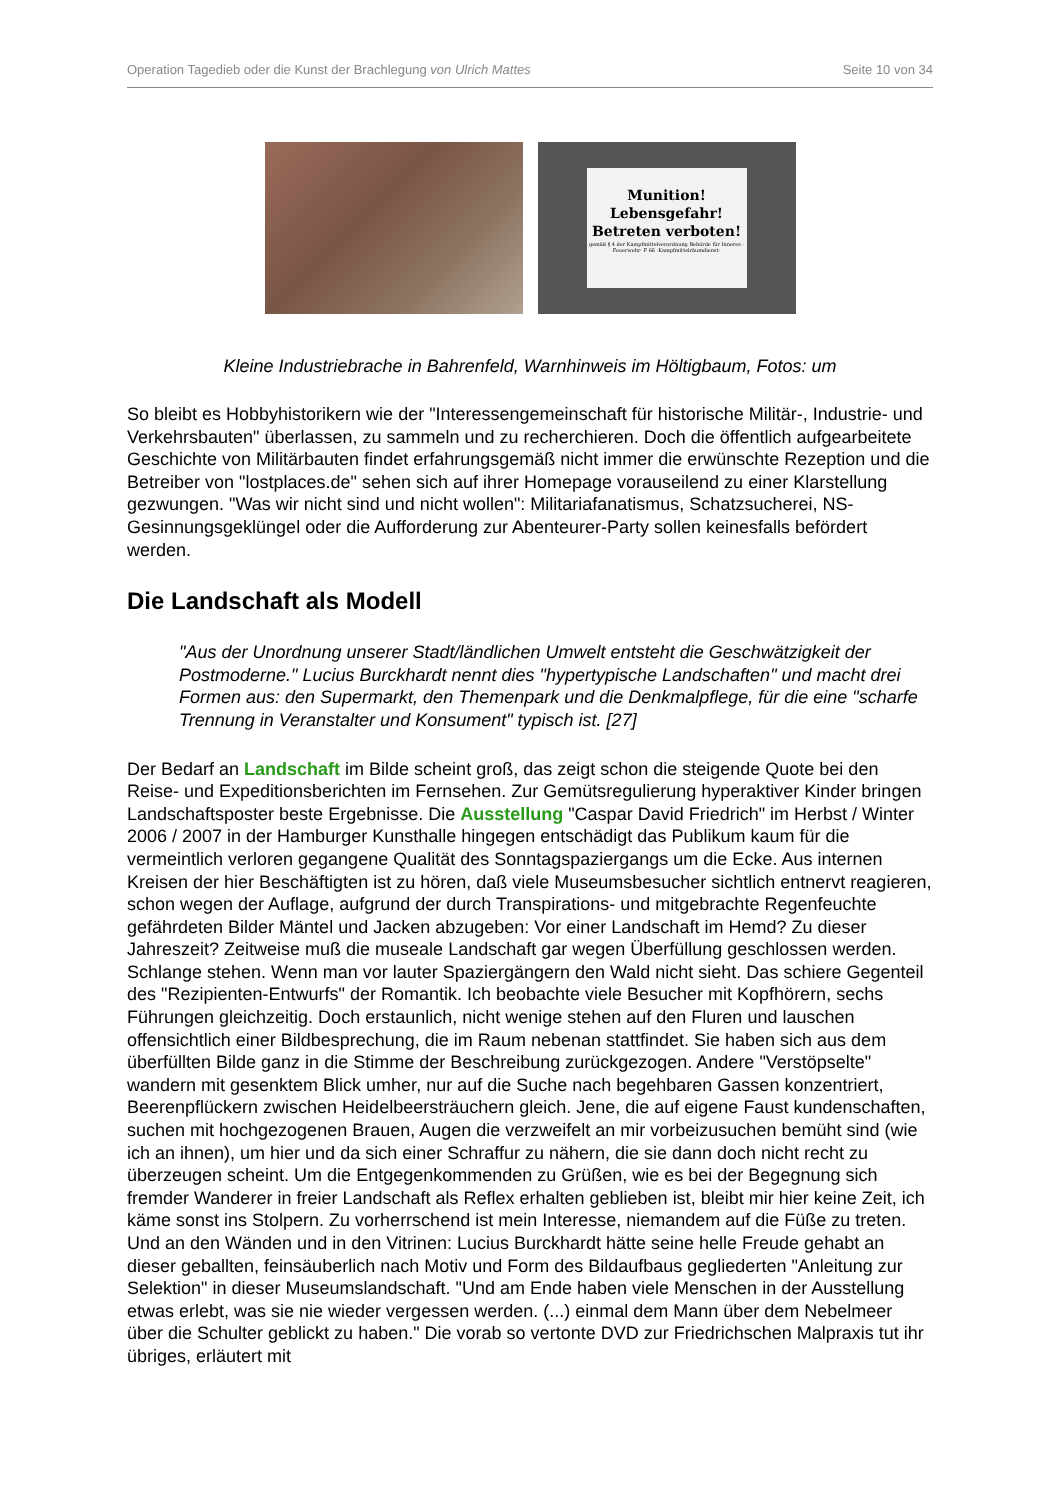Operation Tagedieb oder die Kunst der Brachlegung von Ulrich Mattes Seite 10 von 34
Munition!
Lebensgefahr!
Betreten verboten!
gemäß § 4 der Kampfmittelverordnung Behörde für Inneres -Feuerwehr- F 66 -Kampfmittelräumdienst-
Kleine Industriebrache in Bahrenfeld, Warnhinweis im Höltigbaum, Fotos: um
So bleibt es Hobbyhistorikern wie der "Interessengemeinschaft für historische Militär-, Industrie- und Verkehrsbauten" überlassen, zu sammeln und zu recherchieren. Doch die öffentlich aufgearbeitete Geschichte von Militärbauten findet erfahrungsgemäß nicht immer die erwünschte Rezeption und die Betreiber von "lostplaces.de" sehen sich auf ihrer Homepage vorauseilend zu einer Klarstellung gezwungen. "Was wir nicht sind und nicht wollen": Militariafanatismus, Schatzsucherei, NS-Gesinnungsgeklüngel oder die Aufforderung zur Abenteurer-Party sollen keinesfalls befördert werden.
Die Landschaft als Modell
"Aus der Unordnung unserer Stadt/ländlichen Umwelt entsteht die Geschwätzigkeit der Postmoderne." Lucius Burckhardt nennt dies "hypertypische Landschaften" und macht drei Formen aus: den Supermarkt, den Themenpark und die Denkmalpflege, für die eine "scharfe Trennung in Veranstalter und Konsument" typisch ist. [27]
Der Bedarf an Landschaft im Bilde scheint groß, das zeigt schon die steigende Quote bei den Reise- und Expeditionsberichten im Fernsehen. Zur Gemütsregulierung hyperaktiver Kinder bringen Landschaftsposter beste Ergebnisse. Die Ausstellung "Caspar David Friedrich" im Herbst / Winter 2006 / 2007 in der Hamburger Kunsthalle hingegen entschädigt das Publikum kaum für die vermeintlich verloren gegangene Qualität des Sonntagspaziergangs um die Ecke. Aus internen Kreisen der hier Beschäftigten ist zu hören, daß viele Museumsbesucher sichtlich entnervt reagieren, schon wegen der Auflage, aufgrund der durch Transpirations- und mitgebrachte Regenfeuchte gefährdeten Bilder Mäntel und Jacken abzugeben: Vor einer Landschaft im Hemd? Zu dieser Jahreszeit? Zeitweise muß die museale Landschaft gar wegen Überfüllung geschlossen werden. Schlange stehen. Wenn man vor lauter Spaziergängern den Wald nicht sieht. Das schiere Gegenteil des "Rezipienten-Entwurfs" der Romantik. Ich beobachte viele Besucher mit Kopfhörern, sechs Führungen gleichzeitig. Doch erstaunlich, nicht wenige stehen auf den Fluren und lauschen offensichtlich einer Bildbesprechung, die im Raum nebenan stattfindet. Sie haben sich aus dem überfüllten Bilde ganz in die Stimme der Beschreibung zurückgezogen. Andere "Verstöpselte" wandern mit gesenktem Blick umher, nur auf die Suche nach begehbaren Gassen konzentriert, Beerenpflückern zwischen Heidelbeersträuchern gleich. Jene, die auf eigene Faust kundenschaften, suchen mit hochgezogenen Brauen, Augen die verzweifelt an mir vorbeizusuchen bemüht sind (wie ich an ihnen), um hier und da sich einer Schraffur zu nähern, die sie dann doch nicht recht zu überzeugen scheint. Um die Entgegenkommenden zu Grüßen, wie es bei der Begegnung sich fremder Wanderer in freier Landschaft als Reflex erhalten geblieben ist, bleibt mir hier keine Zeit, ich käme sonst ins Stolpern. Zu vorherrschend ist mein Interesse, niemandem auf die Füße zu treten. Und an den Wänden und in den Vitrinen: Lucius Burckhardt hätte seine helle Freude gehabt an dieser geballten, feinsäuberlich nach Motiv und Form des Bildaufbaus gegliederten "Anleitung zur Selektion" in dieser Museumslandschaft. "Und am Ende haben viele Menschen in der Ausstellung etwas erlebt, was sie nie wieder vergessen werden. (...) einmal dem Mann über dem Nebelmeer über die Schulter geblickt zu haben." Die vorab so vertonte DVD zur Friedrichschen Malpraxis tut ihr übriges, erläutert mit